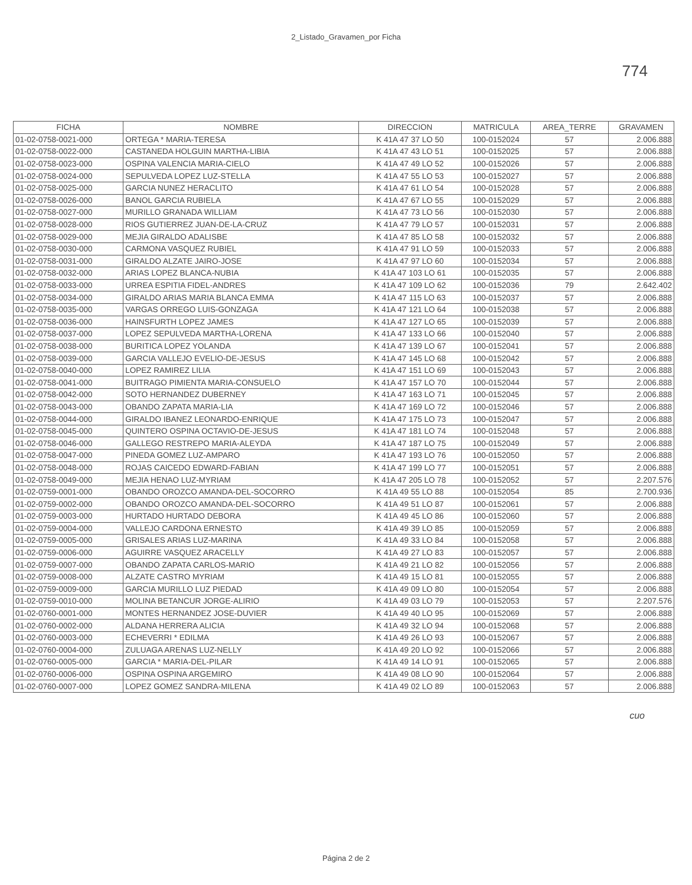2_Listado_Gravamen_por Ficha
774
| FICHA | NOMBRE | DIRECCION | MATRICULA | AREA_TERRE | GRAVAMEN |
| --- | --- | --- | --- | --- | --- |
| 01-02-0758-0021-000 | ORTEGA * MARIA-TERESA | K 41A 47 37 LO 50 | 100-0152024 | 57 | 2.006.888 |
| 01-02-0758-0022-000 | CASTANEDA HOLGUIN MARTHA-LIBIA | K 41A 47 43 LO 51 | 100-0152025 | 57 | 2.006.888 |
| 01-02-0758-0023-000 | OSPINA VALENCIA MARIA-CIELO | K 41A 47 49 LO 52 | 100-0152026 | 57 | 2.006.888 |
| 01-02-0758-0024-000 | SEPULVEDA LOPEZ LUZ-STELLA | K 41A 47 55 LO 53 | 100-0152027 | 57 | 2.006.888 |
| 01-02-0758-0025-000 | GARCIA NUNEZ HERACLITO | K 41A 47 61 LO 54 | 100-0152028 | 57 | 2.006.888 |
| 01-02-0758-0026-000 | BANOL GARCIA RUBIELA | K 41A 47 67 LO 55 | 100-0152029 | 57 | 2.006.888 |
| 01-02-0758-0027-000 | MURILLO GRANADA WILLIAM | K 41A 47 73 LO 56 | 100-0152030 | 57 | 2.006.888 |
| 01-02-0758-0028-000 | RIOS GUTIERREZ JUAN-DE-LA-CRUZ | K 41A 47 79 LO 57 | 100-0152031 | 57 | 2.006.888 |
| 01-02-0758-0029-000 | MEJIA GIRALDO ADALISBE | K 41A 47 85 LO 58 | 100-0152032 | 57 | 2.006.888 |
| 01-02-0758-0030-000 | CARMONA VASQUEZ RUBIEL | K 41A 47 91 LO 59 | 100-0152033 | 57 | 2.006.888 |
| 01-02-0758-0031-000 | GIRALDO ALZATE JAIRO-JOSE | K 41A 47 97 LO 60 | 100-0152034 | 57 | 2.006.888 |
| 01-02-0758-0032-000 | ARIAS LOPEZ BLANCA-NUBIA | K 41A 47 103 LO 61 | 100-0152035 | 57 | 2.006.888 |
| 01-02-0758-0033-000 | URREA ESPITIA FIDEL-ANDRES | K 41A 47 109 LO 62 | 100-0152036 | 79 | 2.642.402 |
| 01-02-0758-0034-000 | GIRALDO ARIAS MARIA BLANCA EMMA | K 41A 47 115 LO 63 | 100-0152037 | 57 | 2.006.888 |
| 01-02-0758-0035-000 | VARGAS ORREGO LUIS-GONZAGA | K 41A 47 121 LO 64 | 100-0152038 | 57 | 2.006.888 |
| 01-02-0758-0036-000 | HAINSFURTH LOPEZ JAMES | K 41A 47 127 LO 65 | 100-0152039 | 57 | 2.006.888 |
| 01-02-0758-0037-000 | LOPEZ SEPULVEDA MARTHA-LORENA | K 41A 47 133 LO 66 | 100-0152040 | 57 | 2.006.888 |
| 01-02-0758-0038-000 | BURITICA LOPEZ YOLANDA | K 41A 47 139 LO 67 | 100-0152041 | 57 | 2.006.888 |
| 01-02-0758-0039-000 | GARCIA VALLEJO EVELIO-DE-JESUS | K 41A 47 145 LO 68 | 100-0152042 | 57 | 2.006.888 |
| 01-02-0758-0040-000 | LOPEZ RAMIREZ LILIA | K 41A 47 151 LO 69 | 100-0152043 | 57 | 2.006.888 |
| 01-02-0758-0041-000 | BUITRAGO PIMIENTA MARIA-CONSUELO | K 41A 47 157 LO 70 | 100-0152044 | 57 | 2.006.888 |
| 01-02-0758-0042-000 | SOTO HERNANDEZ DUBERNEY | K 41A 47 163 LO 71 | 100-0152045 | 57 | 2.006.888 |
| 01-02-0758-0043-000 | OBANDO ZAPATA MARIA-LIA | K 41A 47 169 LO 72 | 100-0152046 | 57 | 2.006.888 |
| 01-02-0758-0044-000 | GIRALDO IBANEZ LEONARDO-ENRIQUE | K 41A 47 175 LO 73 | 100-0152047 | 57 | 2.006.888 |
| 01-02-0758-0045-000 | QUINTERO OSPINA OCTAVIO-DE-JESUS | K 41A 47 181 LO 74 | 100-0152048 | 57 | 2.006.888 |
| 01-02-0758-0046-000 | GALLEGO RESTREPO MARIA-ALEYDA | K 41A 47 187 LO 75 | 100-0152049 | 57 | 2.006.888 |
| 01-02-0758-0047-000 | PINEDA GOMEZ LUZ-AMPARO | K 41A 47 193 LO 76 | 100-0152050 | 57 | 2.006.888 |
| 01-02-0758-0048-000 | ROJAS CAICEDO EDWARD-FABIAN | K 41A 47 199 LO 77 | 100-0152051 | 57 | 2.006.888 |
| 01-02-0758-0049-000 | MEJIA HENAO LUZ-MYRIAM | K 41A 47 205 LO 78 | 100-0152052 | 57 | 2.207.576 |
| 01-02-0759-0001-000 | OBANDO OROZCO AMANDA-DEL-SOCORRO | K 41A 49 55 LO 88 | 100-0152054 | 85 | 2.700.936 |
| 01-02-0759-0002-000 | OBANDO OROZCO AMANDA-DEL-SOCORRO | K 41A 49 51 LO 87 | 100-0152061 | 57 | 2.006.888 |
| 01-02-0759-0003-000 | HURTADO HURTADO DEBORA | K 41A 49 45 LO 86 | 100-0152060 | 57 | 2.006.888 |
| 01-02-0759-0004-000 | VALLEJO CARDONA ERNESTO | K 41A 49 39 LO 85 | 100-0152059 | 57 | 2.006.888 |
| 01-02-0759-0005-000 | GRISALES ARIAS LUZ-MARINA | K 41A 49 33 LO 84 | 100-0152058 | 57 | 2.006.888 |
| 01-02-0759-0006-000 | AGUIRRE VASQUEZ ARACELLY | K 41A 49 27 LO 83 | 100-0152057 | 57 | 2.006.888 |
| 01-02-0759-0007-000 | OBANDO ZAPATA CARLOS-MARIO | K 41A 49 21 LO 82 | 100-0152056 | 57 | 2.006.888 |
| 01-02-0759-0008-000 | ALZATE CASTRO MYRIAM | K 41A 49 15 LO 81 | 100-0152055 | 57 | 2.006.888 |
| 01-02-0759-0009-000 | GARCIA MURILLO LUZ PIEDAD | K 41A 49 09 LO 80 | 100-0152054 | 57 | 2.006.888 |
| 01-02-0759-0010-000 | MOLINA BETANCUR JORGE-ALIRIO | K 41A 49 03 LO 79 | 100-0152053 | 57 | 2.207.576 |
| 01-02-0760-0001-000 | MONTES HERNANDEZ JOSE-DUVIER | K 41A 49 40 LO 95 | 100-0152069 | 57 | 2.006.888 |
| 01-02-0760-0002-000 | ALDANA HERRERA ALICIA | K 41A 49 32 LO 94 | 100-0152068 | 57 | 2.006.888 |
| 01-02-0760-0003-000 | ECHEVERRI * EDILMA | K 41A 49 26 LO 93 | 100-0152067 | 57 | 2.006.888 |
| 01-02-0760-0004-000 | ZULUAGA ARENAS LUZ-NELLY | K 41A 49 20 LO 92 | 100-0152066 | 57 | 2.006.888 |
| 01-02-0760-0005-000 | GARCIA * MARIA-DEL-PILAR | K 41A 49 14 LO 91 | 100-0152065 | 57 | 2.006.888 |
| 01-02-0760-0006-000 | OSPINA OSPINA ARGEMIRO | K 41A 49 08 LO 90 | 100-0152064 | 57 | 2.006.888 |
| 01-02-0760-0007-000 | LOPEZ GOMEZ SANDRA-MILENA | K 41A 49 02 LO 89 | 100-0152063 | 57 | 2.006.888 |
cuo
Página 2 de 2